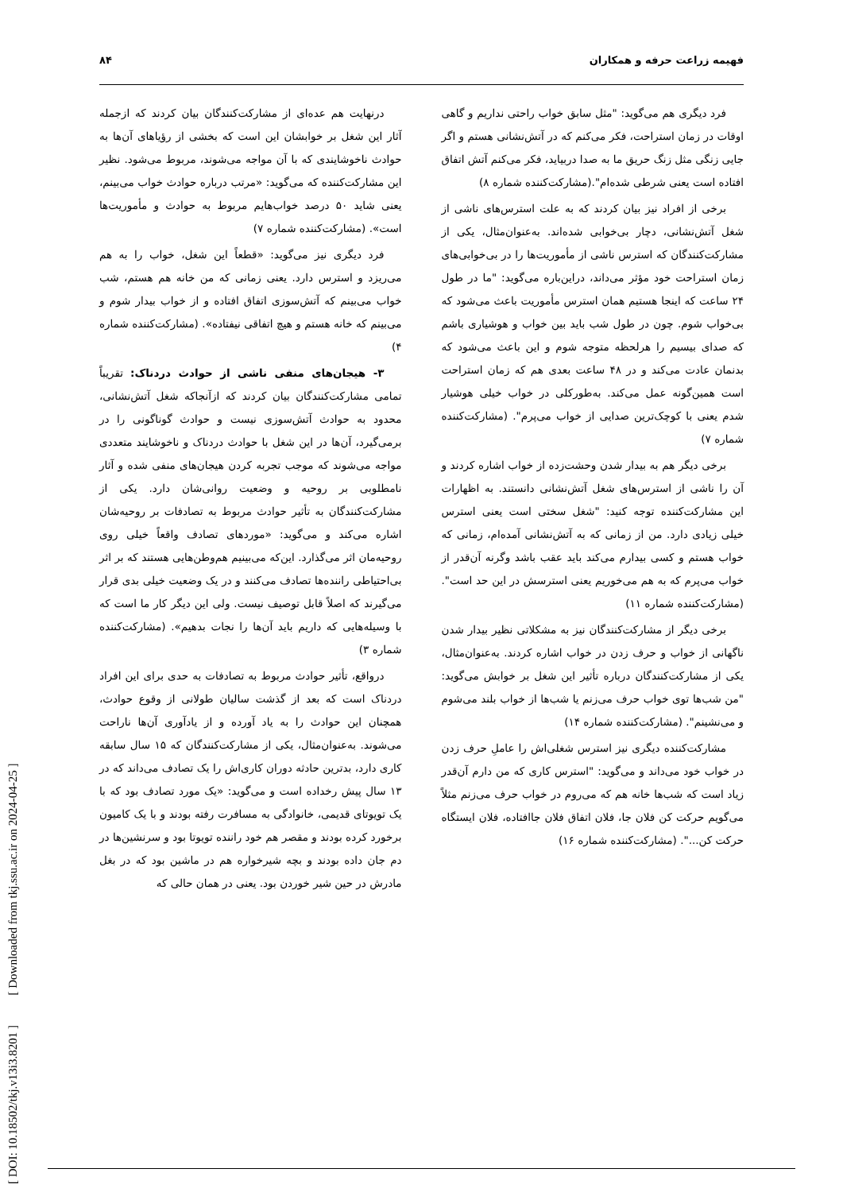فهیمه زراعت حرفه و همکاران ۸۴
فرد دیگری هم می‌گوید: "مثل سابق خواب راحتی نداریم و گاهی اوقات در زمان استراحت، فکر می‌کنم که در آتش‌نشانی هستم و اگر جایی زنگی مثل زنگ حریق ما به صدا دربیاید، فکر می‌کنم آتش اتفاق افتاده است یعنی شرطی شده‌ام".(مشارکت‌کننده شماره ۸)
برخی از افراد نیز بیان کردند که به علت استرس‌های ناشی از شغل آتش‌نشانی، دچار بی‌خوابی شده‌اند. به‌عنوان‌مثال، یکی از مشارکت‌کنندگان که استرس ناشی از مأموریت‌ها را در بی‌خوابی‌های زمان استراحت خود مؤثر می‌داند، دراین‌باره می‌گوید: "ما در طول ۲۴ ساعت که اینجا هستیم همان استرس مأموریت باعث می‌شود که بی‌خواب شوم. چون در طول شب باید بین خواب و هوشیاری باشم که صدای بیسیم را هرلحظه متوجه شوم و این باعث می‌شود که بدنمان عادت می‌کند و در ۴۸ ساعت بعدی هم که زمان استراحت است همین‌گونه عمل می‌کند. به‌طورکلی در خواب خیلی هوشیار شدم یعنی با کوچک‌ترین صدایی از خواب می‌پرم". (مشارکت‌کننده شماره ۷)
برخی دیگر هم به بیدار شدن وحشت‌زده از خواب اشاره کردند و آن را ناشی از استرس‌های شغل آتش‌نشانی دانستند. به اظهارات این مشارکت‌کننده توجه کنید: "شغل سختی است یعنی استرس خیلی زیادی دارد. من از زمانی که به آتش‌نشانی آمده‌ام، زمانی که خواب هستم و کسی بیدارم می‌کند باید عقب باشد وگرنه آن‌قدر از خواب می‌پرم که به هم می‌خوریم یعنی استرسش در این حد است". (مشارکت‌کننده شماره ۱۱)
برخی دیگر از مشارکت‌کنندگان نیز به مشکلاتی نظیر بیدار شدن ناگهانی از خواب و حرف زدن در خواب اشاره کردند. به‌عنوان‌مثال، یکی از مشارکت‌کنندگان درباره تأثیر این شغل بر خوابش می‌گوید: "من شب‌ها توی خواب حرف می‌زنم یا شب‌ها از خواب بلند می‌شوم و می‌نشینم". (مشارکت‌کننده شماره ۱۴)
مشارکت‌کننده دیگری نیز استرس شغلی‌اش را عاملِ حرف زدن در خواب خود می‌داند و می‌گوید: "استرس کاری که من دارم آن‌قدر زیاد است که شب‌ها خانه هم که می‌روم در خواب حرف می‌زنم مثلاً می‌گویم حرکت کن فلان جا، فلان اتفاق فلان جاافتاده، فلان ایستگاه حرکت کن...". (مشارکت‌کننده شماره ۱۶)
درنهایت هم عده‌ای از مشارکت‌کنندگان بیان کردند که ازجمله آثار این شغل بر خوابشان این است که بخشی از رؤیاهای آن‌ها به حوادث ناخوشایندی که با آن مواجه می‌شوند، مربوط می‌شود. نظیر این مشارکت‌کننده که می‌گوید: «مرتب درباره حوادث خواب می‌بینم، یعنی شاید ۵۰ درصد خواب‌هایم مربوط به حوادث و مأموریت‌ها است». (مشارکت‌کننده شماره ۷)
فرد دیگری نیز می‌گوید: «قطعاً این شغل، خواب را به هم می‌ریزد و استرس دارد. یعنی زمانی که من خانه هم هستم، شب خواب می‌بینم که آتش‌سوزی اتفاق افتاده و از خواب بیدار شوم و می‌بینم که خانه هستم و هیچ اتفاقی نیفتاده». (مشارکت‌کننده شماره ۴)
۳- هیجان‌های منفی ناشی از حوادث دردناک: تقریباً تمامی مشارکت‌کنندگان بیان کردند که ازآنجاکه شغل آتش‌نشانی، محدود به حوادث آتش‌سوزی نیست و حوادث گوناگونی را در برمی‌گیرد، آن‌ها در این شغل با حوادث دردناک و ناخوشایند متعددی مواجه می‌شوند که موجب تجربه کردن هیجان‌های منفی شده و آثار نامطلوبی بر روحیه و وضعیت روانی‌شان دارد. یکی از مشارکت‌کنندگان به تأثیر حوادث مربوط به تصادفات بر روحیه‌شان اشاره می‌کند و می‌گوید: «موردهای تصادف واقعاً خیلی روی روحیه‌مان اثر می‌گذارد. این‌که می‌بینیم هم‌وطن‌هایی هستند که بر اثر بی‌احتیاطی راننده‌ها تصادف می‌کنند و در یک وضعیت خیلی بدی قرار می‌گیرند که اصلاً قابل توصیف نیست. ولی این دیگر کار ما است که با وسیله‌هایی که داریم باید آن‌ها را نجات بدهیم». (مشارکت‌کننده شماره ۳)
درواقع، تأثیر حوادث مربوط به تصادفات به حدی برای این افراد دردناک است که بعد از گذشت سالیان طولانی از وقوع حوادث، همچنان این حوادث را به یاد آورده و از یادآوری آن‌ها ناراحت می‌شوند. به‌عنوان‌مثال، یکی از مشارکت‌کنندگان که ۱۵ سال سابقه کاری دارد، بدترین حادثه دوران کاری‌اش را یک تصادف می‌داند که در ۱۳ سال پیش رخداده است و می‌گوید: «یک مورد تصادف بود که با یک تویوتای قدیمی، خانوادگی به مسافرت رفته بودند و با یک کامیون برخورد کرده بودند و مقصر هم خود راننده تویوتا بود و سرنشین‌ها در دم جان داده بودند و بچه شیرخواره هم در ماشین بود که در بغل مادرش در حین شیر خوردن بود. یعنی در همان حالی که
[ DOI: 10.18502/tkj.v13i3.8201 ] [ Downloaded from tkj.ssu.ac.ir on 2024-04-25 ]